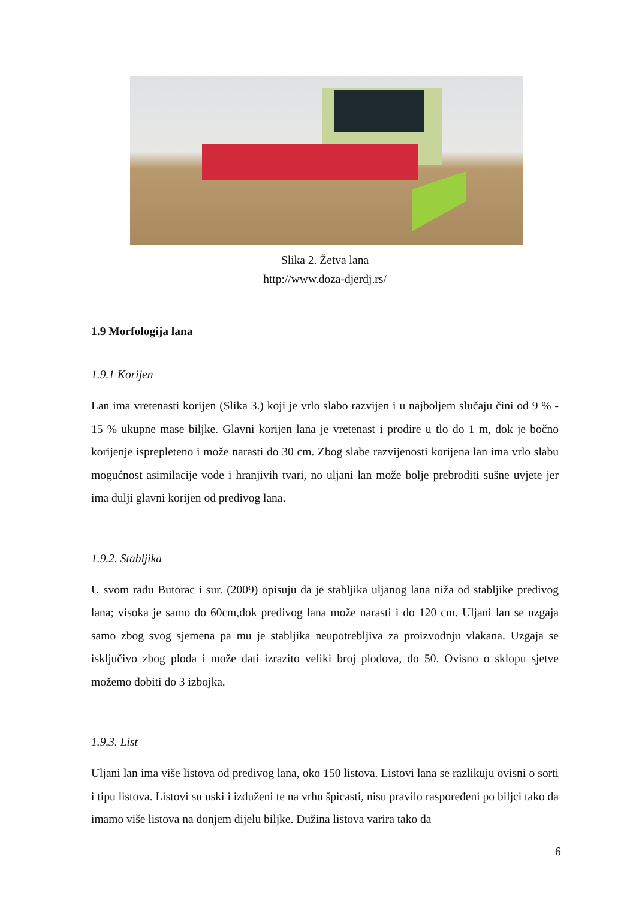Slika 2. Žetva lana
http://www.doza-djerdj.rs/
1.9 Morfologija lana
1.9.1 Korijen
Lan ima vretenasti korijen (Slika 3.) koji je vrlo slabo razvijen i u najboljem slučaju čini od 9 % - 15 % ukupne mase biljke. Glavni korijen lana je vretenast i prodire u tlo do 1 m, dok je bočno korijenje isprepleteno i može narasti do 30 cm. Zbog slabe razvijenosti korijena lan ima vrlo slabu mogućnost asimilacije vode i hranjivih tvari, no uljani lan može bolje prebroditi sušne uvjete jer ima dulji glavni korijen od predivog lana.
1.9.2. Stabljika
U svom radu Butorac i sur. (2009) opisuju da je stabljika uljanog lana niža od stabljike predivog lana; visoka je samo do 60cm,dok predivog lana može narasti i do 120 cm. Uljani lan se uzgaja samo zbog svog sjemena pa mu je stabljika neupotrebljiva za proizvodnju vlakana. Uzgaja se isključivo zbog ploda i može dati izrazito veliki broj plodova, do 50. Ovisno o sklopu sjetve možemo dobiti do 3 izbojka.
1.9.3. List
Uljani lan ima više listova od predivog lana, oko 150 listova. Listovi lana se razlikuju ovisni o sorti i tipu listova. Listovi su uski i izduženi te na vrhu špicasti, nisu pravilo raspoređeni po biljci tako da imamo više listova na donjem dijelu biljke. Dužina listova varira tako da
6